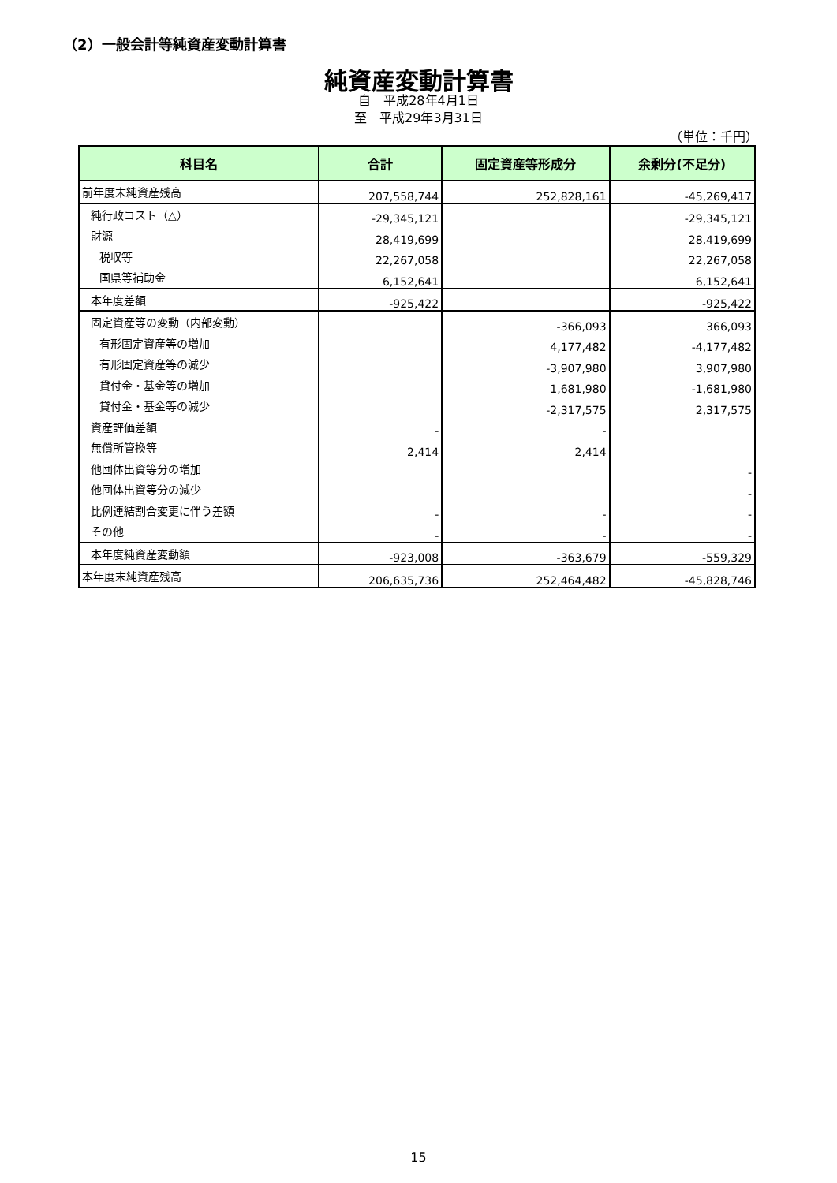（2）一般会計等純資産変動計算書
純資産変動計算書
自　平成28年4月1日
至　平成29年3月31日
（単位：千円）
| 科目名 | 合計 | 固定資産等形成分 | 余剰分(不足分) |
| --- | --- | --- | --- |
| 前年度末純資産残高 | 207,558,744 | 252,828,161 | -45,269,417 |
| 純行政コスト（△） | -29,345,121 | | -29,345,121 |
| 財源 | 28,419,699 | | 28,419,699 |
| 税収等 | 22,267,058 | | 22,267,058 |
| 国県等補助金 | 6,152,641 | | 6,152,641 |
| 本年度差額 | -925,422 | | -925,422 |
| 固定資産等の変動（内部変動） | | -366,093 | 366,093 |
| 有形固定資産等の増加 | | 4,177,482 | -4,177,482 |
| 有形固定資産等の減少 | | -3,907,980 | 3,907,980 |
| 貸付金・基金等の増加 | | 1,681,980 | -1,681,980 |
| 貸付金・基金等の減少 | | -2,317,575 | 2,317,575 |
| 資産評価差額 | - | - | |
| 無償所管換等 | 2,414 | 2,414 | |
| 他団体出資等分の増加 | | | - |
| 他団体出資等分の減少 | | | - |
| 比例連結割合変更に伴う差額 | - | - | - |
| その他 | - | - | - |
| 本年度純資産変動額 | -923,008 | -363,679 | -559,329 |
| 本年度末純資産残高 | 206,635,736 | 252,464,482 | -45,828,746 |
15